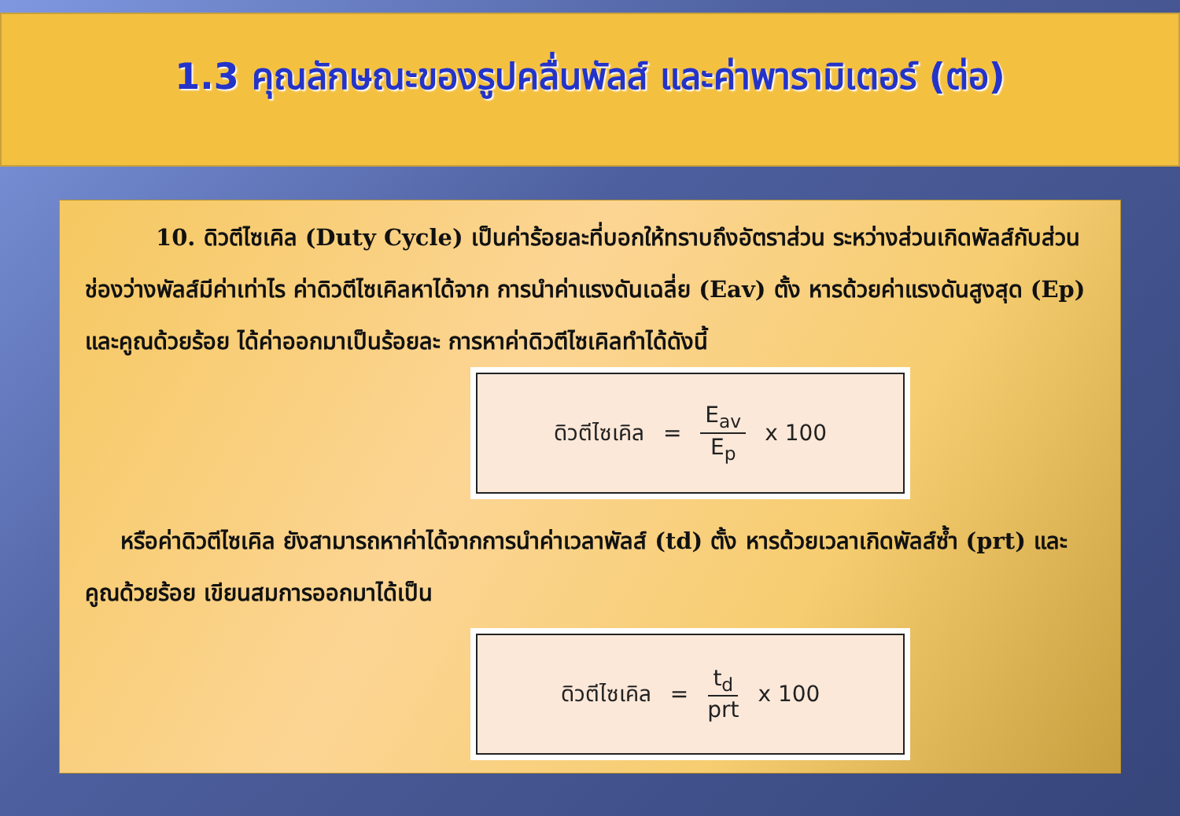1.3 คุณลักษณะของรูปคลื่นพัลส์ และค่าพารามิเตอร์ (ต่อ)
10. ดิวตีไซเคิล (Duty Cycle) เป็นค่าร้อยละที่บอกให้ทราบถึงอัตราส่วน ระหว่างส่วนเกิดพัลส์กับส่วนช่องว่างพัลส์มีค่าเท่าไร ค่าดิวตีไซเคิลหาได้จาก การนำค่าแรงดันเฉลี่ย (Eav) ตั้ง หารด้วยค่าแรงดันสูงสุด (Ep) และคูณด้วยร้อย ได้ค่าออกมาเป็นร้อยละ การหาค่าดิวตีไซเคิลทำได้ดังนี้
ดิวตีไซเคิล = E<sub>av</sub> E<sub>p</sub> x 100
หรือค่าดิวตีไซเคิล ยังสามารถหาค่าได้จากการนำค่าเวลาพัลส์ (td) ตั้ง หารด้วยเวลาเกิดพัลส์ซ้ำ (prt) และคูณด้วยร้อย เขียนสมการออกมาได้เป็น
ดิวตีไซเคิล = t<sub>d</sub> prt x 100